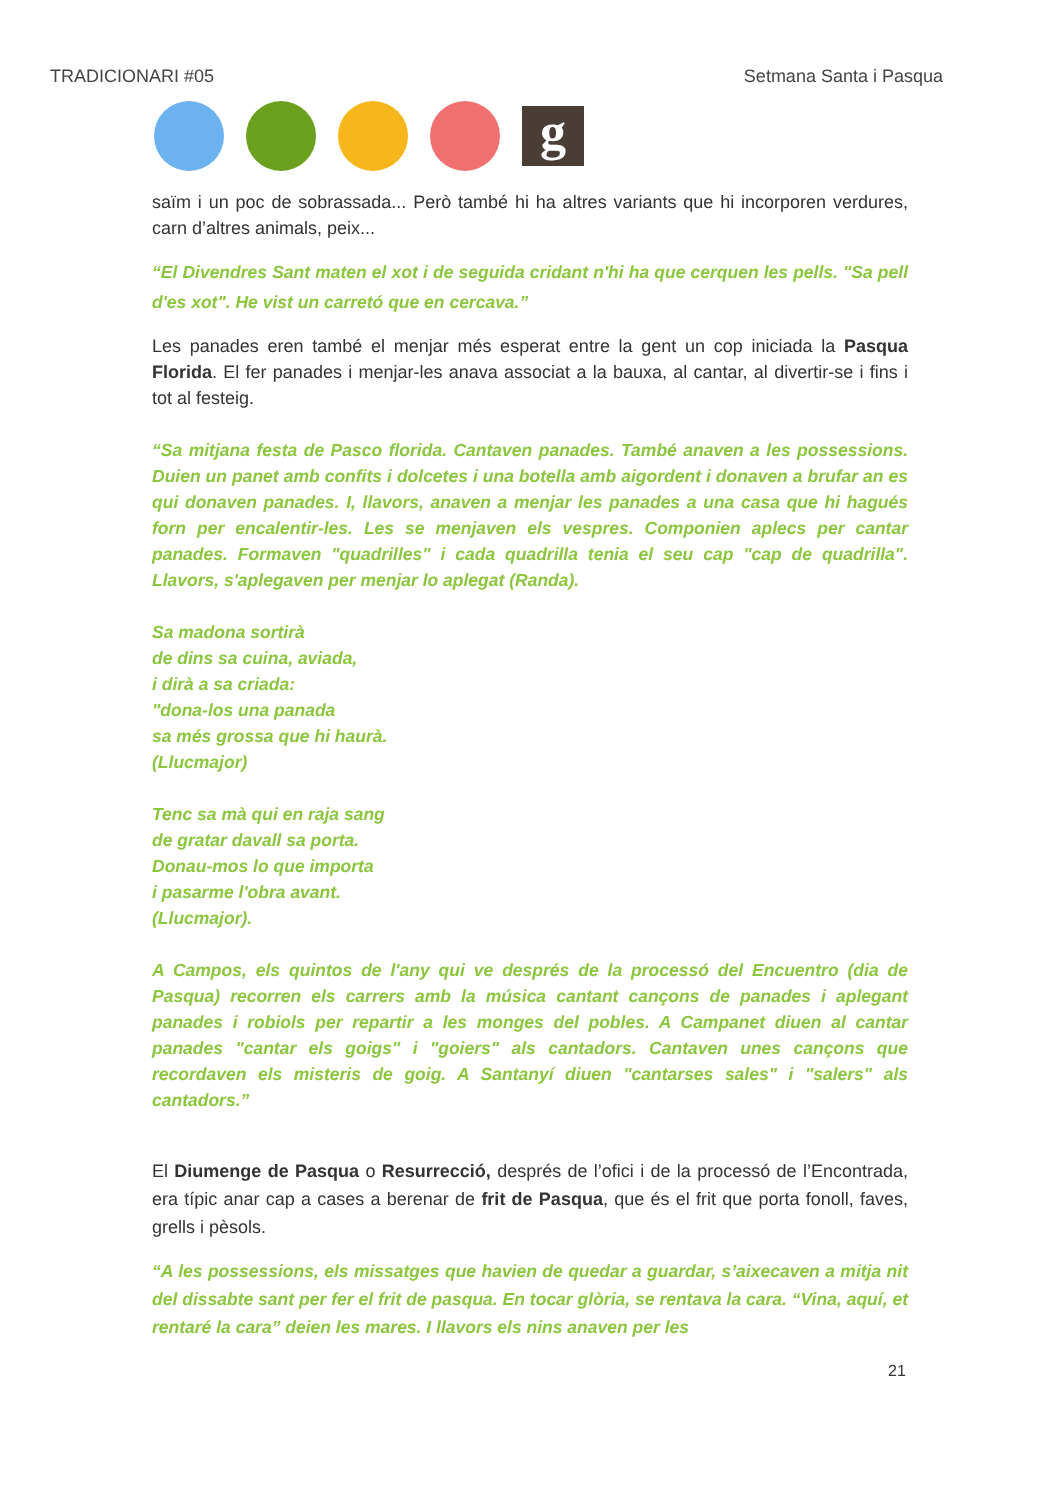TRADICIONARI #05 Setmana Santa i Pasqua
g
saïm i un poc de sobrassada... Però també hi ha altres variants que hi incorporen verdures, carn d’altres animals, peix...
“El Divendres Sant maten el xot i de seguida cridant n'hi ha que cerquen les pells. "Sa pell d'es xot". He vist un carretó que en cercava.”
Les panades eren també el menjar més esperat entre la gent un cop iniciada la Pasqua Florida. El fer panades i menjar-les anava associat a la bauxa, al cantar, al divertir-se i fins i tot al festeig.
“Sa mitjana festa de Pasco florida. Cantaven panades. També anaven a les possessions. Duien un panet amb confits i dolcetes i una botella amb aigordent i donaven a brufar an es qui donaven panades. I, llavors, anaven a menjar les panades a una casa que hi hagués forn per encalentir-les. Les se menjaven els vespres. Componien aplecs per cantar panades. Formaven "quadrilles" i cada quadrilla tenia el seu cap "cap de quadrilla". Llavors, s'aplegaven per menjar lo aplegat (Randa).
Sa madona sortirà
de dins sa cuina, aviada,
i dirà a sa criada:
"dona-los una panada
sa més grossa que hi haurà.
(Llucmajor)
Tenc sa mà qui en raja sang
de gratar davall sa porta.
Donau-mos lo que importa
i pasarme l'obra avant.
(Llucmajor).
A Campos, els quintos de l'any qui ve després de la processó del Encuentro (dia de Pasqua) recorren els carrers amb la música cantant cançons de panades i aplegant panades i robiols per repartir a les monges del pobles. A Campanet diuen al cantar panades "cantar els goigs" i "goiers" als cantadors. Cantaven unes cançons que recordaven els misteris de goig. A Santanyí diuen "cantarses sales" i "salers" als cantadors.”
El Diumenge de Pasqua o Resurrecció, després de l’ofici i de la processó de l’Encontrada, era típic anar cap a cases a berenar de frit de Pasqua, que és el frit que porta fonoll, faves, grells i pèsols.
“A les possessions, els missatges que havien de quedar a guardar, s’aixecaven a mitja nit del dissabte sant per fer el frit de pasqua. En tocar glòria, se rentava la cara. “Vina, aquí, et rentaré la cara” deien les mares. I llavors els nins anaven per les
21